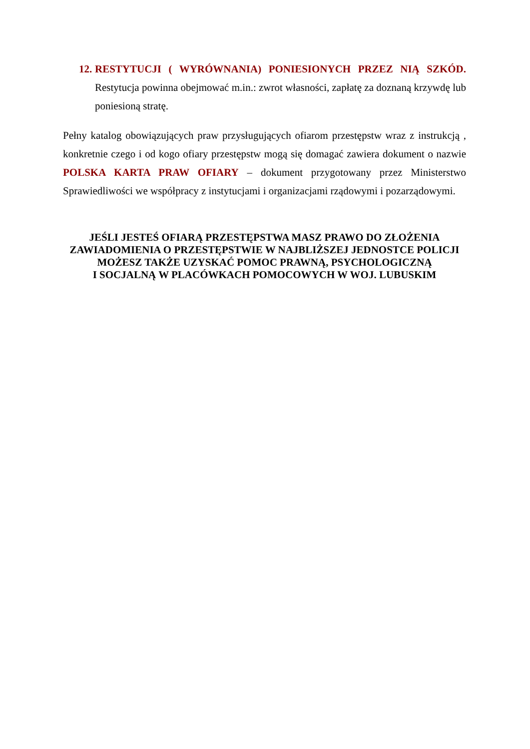12.
RESTYTUCJI ( WYRÓWNANIA) PONIESIONYCH PRZEZ NIĄ SZKÓD. Restytucja powinna obejmować m.in.: zwrot własności, zapłatę za doznaną krzywdę lub poniesioną stratę.
Pełny katalog obowiązujących praw przysługujących ofiarom przestępstw wraz z instrukcją , konkretnie czego i od kogo ofiary przestępstw mogą się domagać zawiera dokument o nazwie POLSKA KARTA PRAW OFIARY – dokument przygotowany przez Ministerstwo Sprawiedliwości we współpracy z instytucjami i organizacjami rządowymi i pozarządowymi.
JEŚLI JESTEŚ OFIARĄ PRZESTĘPSTWA MASZ PRAWO DO ZŁOŻENIA
ZAWIADOMIENIA O PRZESTĘPSTWIE W NAJBLIŻSZEJ JEDNOSTCE POLICJI
MOŻESZ TAKŻE UZYSKAĆ POMOC PRAWNĄ, PSYCHOLOGICZNĄ
I SOCJALNĄ W PLACÓWKACH POMOCOWYCH W WOJ. LUBUSKIM